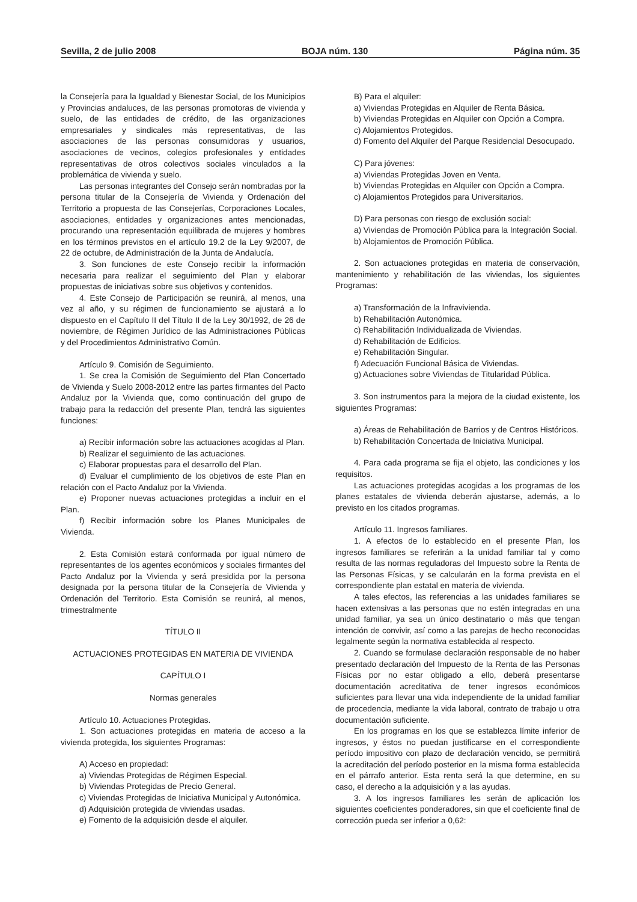Sevilla, 2 de julio 2008 BOJA núm. 130 Página núm. 35
la Consejería para la Igualdad y Bienestar Social, de los Municipios y Provincias andaluces, de las personas promotoras de vivienda y suelo, de las entidades de crédito, de las organizaciones empresariales y sindicales más representativas, de las asociaciones de las personas consumidoras y usuarios, asociaciones de vecinos, colegios profesionales y entidades representativas de otros colectivos sociales vinculados a la problemática de vivienda y suelo.
Las personas integrantes del Consejo serán nombradas por la persona titular de la Consejería de Vivienda y Ordenación del Territorio a propuesta de las Consejerías, Corporaciones Locales, asociaciones, entidades y organizaciones antes mencionadas, procurando una representación equilibrada de mujeres y hombres en los términos previstos en el artículo 19.2 de la Ley 9/2007, de 22 de octubre, de Administración de la Junta de Andalucía.
3. Son funciones de este Consejo recibir la información necesaria para realizar el seguimiento del Plan y elaborar propuestas de iniciativas sobre sus objetivos y contenidos.
4. Este Consejo de Participación se reunirá, al menos, una vez al año, y su régimen de funcionamiento se ajustará a lo dispuesto en el Capítulo II del Título II de la Ley 30/1992, de 26 de noviembre, de Régimen Jurídico de las Administraciones Públicas y del Procedimientos Administrativo Común.
Artículo 9. Comisión de Seguimiento.
1. Se crea la Comisión de Seguimiento del Plan Concertado de Vivienda y Suelo 2008-2012 entre las partes firmantes del Pacto Andaluz por la Vivienda que, como continuación del grupo de trabajo para la redacción del presente Plan, tendrá las siguientes funciones:
a) Recibir información sobre las actuaciones acogidas al Plan.
b) Realizar el seguimiento de las actuaciones.
c) Elaborar propuestas para el desarrollo del Plan.
d) Evaluar el cumplimiento de los objetivos de este Plan en relación con el Pacto Andaluz por la Vivienda.
e) Proponer nuevas actuaciones protegidas a incluir en el Plan.
f) Recibir información sobre los Planes Municipales de Vivienda.
2. Esta Comisión estará conformada por igual número de representantes de los agentes económicos y sociales firmantes del Pacto Andaluz por la Vivienda y será presidida por la persona designada por la persona titular de la Consejería de Vivienda y Ordenación del Territorio. Esta Comisión se reunirá, al menos, trimestralmente
TÍTULO II
ACTUACIONES PROTEGIDAS EN MATERIA DE VIVIENDA
CAPÍTULO I
Normas generales
Artículo 10. Actuaciones Protegidas.
1. Son actuaciones protegidas en materia de acceso a la vivienda protegida, los siguientes Programas:
A) Acceso en propiedad:
a) Viviendas Protegidas de Régimen Especial.
b) Viviendas Protegidas de Precio General.
c) Viviendas Protegidas de Iniciativa Municipal y Autonómica.
d) Adquisición protegida de viviendas usadas.
e) Fomento de la adquisición desde el alquiler.
B) Para el alquiler:
a) Viviendas Protegidas en Alquiler de Renta Básica.
b) Viviendas Protegidas en Alquiler con Opción a Compra.
c) Alojamientos Protegidos.
d) Fomento del Alquiler del Parque Residencial Desocupado.
C) Para jóvenes:
a) Viviendas Protegidas Joven en Venta.
b) Viviendas Protegidas en Alquiler con Opción a Compra.
c) Alojamientos Protegidos para Universitarios.
D) Para personas con riesgo de exclusión social:
a) Viviendas de Promoción Pública para la Integración Social.
b) Alojamientos de Promoción Pública.
2. Son actuaciones protegidas en materia de conservación, mantenimiento y rehabilitación de las viviendas, los siguientes Programas:
a) Transformación de la Infravivienda.
b) Rehabilitación Autonómica.
c) Rehabilitación Individualizada de Viviendas.
d) Rehabilitación de Edificios.
e) Rehabilitación Singular.
f) Adecuación Funcional Básica de Viviendas.
g) Actuaciones sobre Viviendas de Titularidad Pública.
3. Son instrumentos para la mejora de la ciudad existente, los siguientes Programas:
a) Áreas de Rehabilitación de Barrios y de Centros Históricos.
b) Rehabilitación Concertada de Iniciativa Municipal.
4. Para cada programa se fija el objeto, las condiciones y los requisitos.
Las actuaciones protegidas acogidas a los programas de los planes estatales de vivienda deberán ajustarse, además, a lo previsto en los citados programas.
Artículo 11. Ingresos familiares.
1. A efectos de lo establecido en el presente Plan, los ingresos familiares se referirán a la unidad familiar tal y como resulta de las normas reguladoras del Impuesto sobre la Renta de las Personas Físicas, y se calcularán en la forma prevista en el correspondiente plan estatal en materia de vivienda.
A tales efectos, las referencias a las unidades familiares se hacen extensivas a las personas que no estén integradas en una unidad familiar, ya sea un único destinatario o más que tengan intención de convivir, así como a las parejas de hecho reconocidas legalmente según la normativa establecida al respecto.
2. Cuando se formulase declaración responsable de no haber presentado declaración del Impuesto de la Renta de las Personas Físicas por no estar obligado a ello, deberá presentarse documentación acreditativa de tener ingresos económicos suficientes para llevar una vida independiente de la unidad familiar de procedencia, mediante la vida laboral, contrato de trabajo u otra documentación suficiente.
En los programas en los que se establezca límite inferior de ingresos, y éstos no puedan justificarse en el correspondiente período impositivo con plazo de declaración vencido, se permitirá la acreditación del período posterior en la misma forma establecida en el párrafo anterior. Esta renta será la que determine, en su caso, el derecho a la adquisición y a las ayudas.
3. A los ingresos familiares les serán de aplicación los siguientes coeficientes ponderadores, sin que el coeficiente final de corrección pueda ser inferior a 0,62: